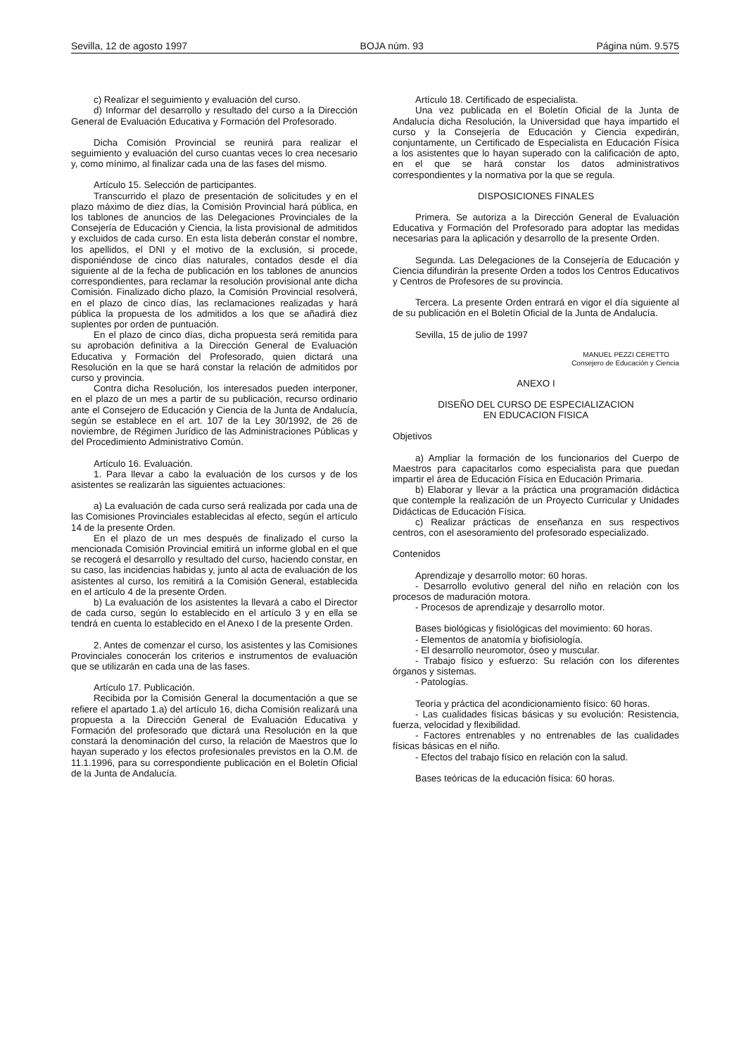Sevilla, 12 de agosto 1997 BOJA núm. 93 Página núm. 9.575
c) Realizar el seguimiento y evaluación del curso.
d) Informar del desarrollo y resultado del curso a la Dirección General de Evaluación Educativa y Formación del Profesorado.
Dicha Comisión Provincial se reunirá para realizar el seguimiento y evaluación del curso cuantas veces lo crea necesario y, como mínimo, al finalizar cada una de las fases del mismo.
Artículo 15. Selección de participantes.
Transcurrido el plazo de presentación de solicitudes y en el plazo máximo de diez días, la Comisión Provincial hará pública, en los tablones de anuncios de las Delegaciones Provinciales de la Consejería de Educación y Ciencia, la lista provisional de admitidos y excluidos de cada curso. En esta lista deberán constar el nombre, los apellidos, el DNI y el motivo de la exclusión, si procede, disponiéndose de cinco días naturales, contados desde el día siguiente al de la fecha de publicación en los tablones de anuncios correspondientes, para reclamar la resolución provisional ante dicha Comisión. Finalizado dicho plazo, la Comisión Provincial resolverá, en el plazo de cinco días, las reclamaciones realizadas y hará pública la propuesta de los admitidos a los que se añadirá diez suplentes por orden de puntuación.
En el plazo de cinco días, dicha propuesta será remitida para su aprobación definitiva a la Dirección General de Evaluación Educativa y Formación del Profesorado, quien dictará una Resolución en la que se hará constar la relación de admitidos por curso y provincia.
Contra dicha Resolución, los interesados pueden interponer, en el plazo de un mes a partir de su publicación, recurso ordinario ante el Consejero de Educación y Ciencia de la Junta de Andalucía, según se establece en el art. 107 de la Ley 30/1992, de 26 de noviembre, de Régimen Jurídico de las Administraciones Públicas y del Procedimiento Administrativo Común.
Artículo 16. Evaluación.
1. Para llevar a cabo la evaluación de los cursos y de los asistentes se realizarán las siguientes actuaciones:
a) La evaluación de cada curso será realizada por cada una de las Comisiones Provinciales establecidas al efecto, según el artículo 14 de la presente Orden.
En el plazo de un mes después de finalizado el curso la mencionada Comisión Provincial emitirá un informe global en el que se recogerá el desarrollo y resultado del curso, haciendo constar, en su caso, las incidencias habidas y, junto al acta de evaluación de los asistentes al curso, los remitirá a la Comisión General, establecida en el artículo 4 de la presente Orden.
b) La evaluación de los asistentes la llevará a cabo el Director de cada curso, según lo establecido en el artículo 3 y en ella se tendrá en cuenta lo establecido en el Anexo I de la presente Orden.
2. Antes de comenzar el curso, los asistentes y las Comisiones Provinciales conocerán los criterios e instrumentos de evaluación que se utilizarán en cada una de las fases.
Artículo 17. Publicación.
Recibida por la Comisión General la documentación a que se refiere el apartado 1.a) del artículo 16, dicha Comisión realizará una propuesta a la Dirección General de Evaluación Educativa y Formación del profesorado que dictará una Resolución en la que constará la denominación del curso, la relación de Maestros que lo hayan superado y los efectos profesionales previstos en la O.M. de 11.1.1996, para su correspondiente publicación en el Boletín Oficial de la Junta de Andalucía.
Artículo 18. Certificado de especialista.
Una vez publicada en el Boletín Oficial de la Junta de Andalucía dicha Resolución, la Universidad que haya impartido el curso y la Consejería de Educación y Ciencia expedirán, conjuntamente, un Certificado de Especialista en Educación Física a los asistentes que lo hayan superado con la calificación de apto, en el que se hará constar los datos administrativos correspondientes y la normativa por la que se regula.
DISPOSICIONES FINALES
Primera. Se autoriza a la Dirección General de Evaluación Educativa y Formación del Profesorado para adoptar las medidas necesarias para la aplicación y desarrollo de la presente Orden.
Segunda. Las Delegaciones de la Consejería de Educación y Ciencia difundirán la presente Orden a todos los Centros Educativos y Centros de Profesores de su provincia.
Tercera. La presente Orden entrará en vigor el día siguiente al de su publicación en el Boletín Oficial de la Junta de Andalucía.
Sevilla, 15 de julio de 1997
MANUEL PEZZI CERETTO
Consejero de Educación y Ciencia
ANEXO I
DISEÑO DEL CURSO DE ESPECIALIZACION
EN EDUCACION FISICA
Objetivos
a) Ampliar la formación de los funcionarios del Cuerpo de Maestros para capacitarlos como especialista para que puedan impartir el área de Educación Física en Educación Primaria.
b) Elaborar y llevar a la práctica una programación didáctica que contemple la realización de un Proyecto Curricular y Unidades Didácticas de Educación Física.
c) Realizar prácticas de enseñanza en sus respectivos centros, con el asesoramiento del profesorado especializado.
Contenidos
Aprendizaje y desarrollo motor: 60 horas.
- Desarrollo evolutivo general del niño en relación con los procesos de maduración motora.
- Procesos de aprendizaje y desarrollo motor.
Bases biológicas y fisiológicas del movimiento: 60 horas.
- Elementos de anatomía y biofisiología.
- El desarrollo neuromotor, óseo y muscular.
- Trabajo físico y esfuerzo: Su relación con los diferentes órganos y sistemas.
- Patologías.
Teoría y práctica del acondicionamiento físico: 60 horas.
- Las cualidades físicas básicas y su evolución: Resistencia, fuerza, velocidad y flexibilidad.
- Factores entrenables y no entrenables de las cualidades físicas básicas en el niño.
- Efectos del trabajo físico en relación con la salud.
Bases teóricas de la educación física: 60 horas.